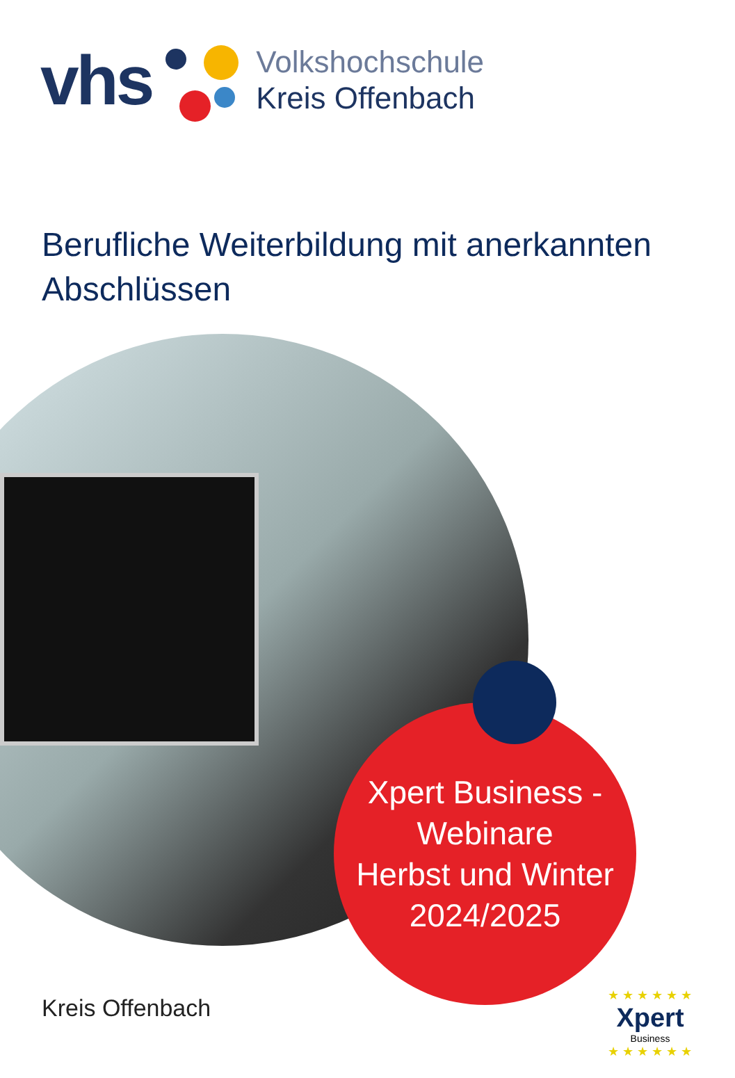vhs
Volkshochschule
Kreis Offenbach
Berufliche Weiterbildung mit anerkannten Abschlüssen
Xpert Business -
Webinare
Herbst und Winter
2024/2025
Kreis Offenbach
★ ★ ★ ★ ★ ★
Xpert
Business
★ ★ ★ ★ ★ ★